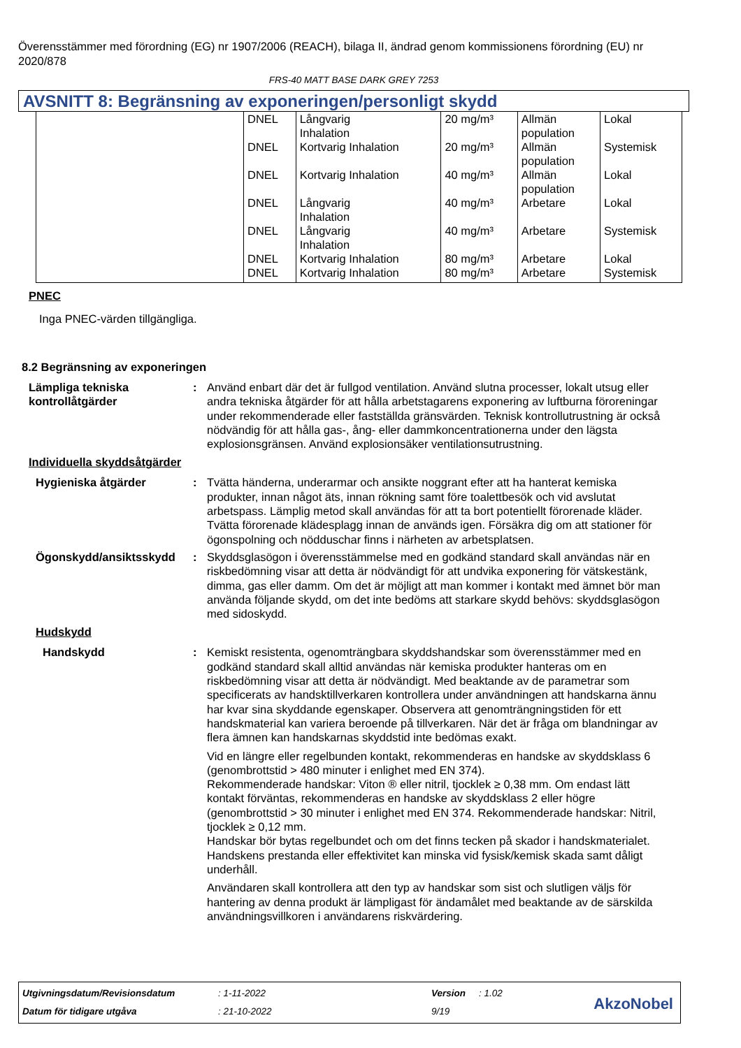Överensstämmer med förordning (EG) nr 1907/2006 (REACH), bilaga II, ändrad genom kommissionens förordning (EU) nr 2020/878
FRS-40 MATT BASE DARK GREY 7253
AVSNITT 8: Begränsning av exponeringen/personligt skydd
| | DNEL | Långvarig Inhalation | 20 mg/m³ | Allmän population | Lokal |
| | DNEL | Kortvarig Inhalation | 20 mg/m³ | Allmän population | Systemisk |
| | DNEL | Kortvarig Inhalation | 40 mg/m³ | Allmän population | Lokal |
| | DNEL | Långvarig Inhalation | 40 mg/m³ | Arbetare | Lokal |
| | DNEL | Långvarig Inhalation | 40 mg/m³ | Arbetare | Systemisk |
| | DNEL | Kortvarig Inhalation | 80 mg/m³ | Arbetare | Lokal |
| | DNEL | Kortvarig Inhalation | 80 mg/m³ | Arbetare | Systemisk |
PNEC
Inga PNEC-värden tillgängliga.
8.2 Begränsning av exponeringen
Lämpliga tekniska kontrollåtgärder
: Använd enbart där det är fullgod ventilation. Använd slutna processer, lokalt utsug eller andra tekniska åtgärder för att hålla arbetstagarens exponering av luftburna föroreningar under rekommenderade eller fastställda gränsvärden. Teknisk kontrollutrustning är också nödvändig för att hålla gas-, ång- eller dammkoncentrationerna under den lägsta explosionsgränsen. Använd explosionsäker ventilationsutrustning.
Individuella skyddsåtgärder
Hygieniska åtgärder : Tvätta händerna, underarmar och ansikte noggrant efter att ha hanterat kemiska produkter, innan något äts, innan rökning samt före toalettbesök och vid avslutat arbetspass. Lämplig metod skall användas för att ta bort potentiellt förorenade kläder. Tvätta förorenade klädesplagg innan de används igen. Försäkra dig om att stationer för ögonspolning och nödduschar finns i närheten av arbetsplatsen.
Ögonskydd/ansiktsskydd : Skyddsglasögon i överensstämmelse med en godkänd standard skall användas när en riskbedömning visar att detta är nödvändigt för att undvika exponering för vätskestänk, dimma, gas eller damm. Om det är möjligt att man kommer i kontakt med ämnet bör man använda följande skydd, om det inte bedöms att starkare skydd behövs: skyddsglasögon med sidoskydd.
Hudskydd
Handskydd : Kemiskt resistenta, ogenomträngbara skyddshandskar som överensstämmer med en godkänd standard skall alltid användas när kemiska produkter hanteras om en riskbedömning visar att detta är nödvändigt. Med beaktande av de parametrar som specificerats av handsktillverkaren kontrollera under användningen att handskarna ännu har kvar sina skyddande egenskaper. Observera att genomträngningstiden för ett handskmaterial kan variera beroende på tillverkaren. När det är fråga om blandningar av flera ämnen kan handskarnas skyddstid inte bedömas exakt.
Vid en längre eller regelbunden kontakt, rekommenderas en handske av skyddsklass 6 (genombrottstid > 480 minuter i enlighet med EN 374).
Rekommenderade handskar: Viton ® eller nitril, tjocklek ≥ 0,38 mm. Om endast lätt kontakt förväntas, rekommenderas en handske av skyddsklass 2 eller högre (genombrottstid > 30 minuter i enlighet med EN 374. Rekommenderade handskar: Nitril, tjocklek ≥ 0,12 mm.
Handskar bör bytas regelbundet och om det finns tecken på skador i handskmaterialet.
Handskens prestanda eller effektivitet kan minska vid fysisk/kemisk skada samt dåligt underhåll.
Användaren skall kontrollera att den typ av handskar som sist och slutligen väljs för hantering av denna produkt är lämpligast för ändamålet med beaktande av de särskilda användningsvillkoren i användarens riskvärdering.
Utgivningsdatum/Revisionsdatum : 1-11-2022 Version : 1.02
Datum för tidigare utgåva : 21-10-2022 9/19 AkzoNobel